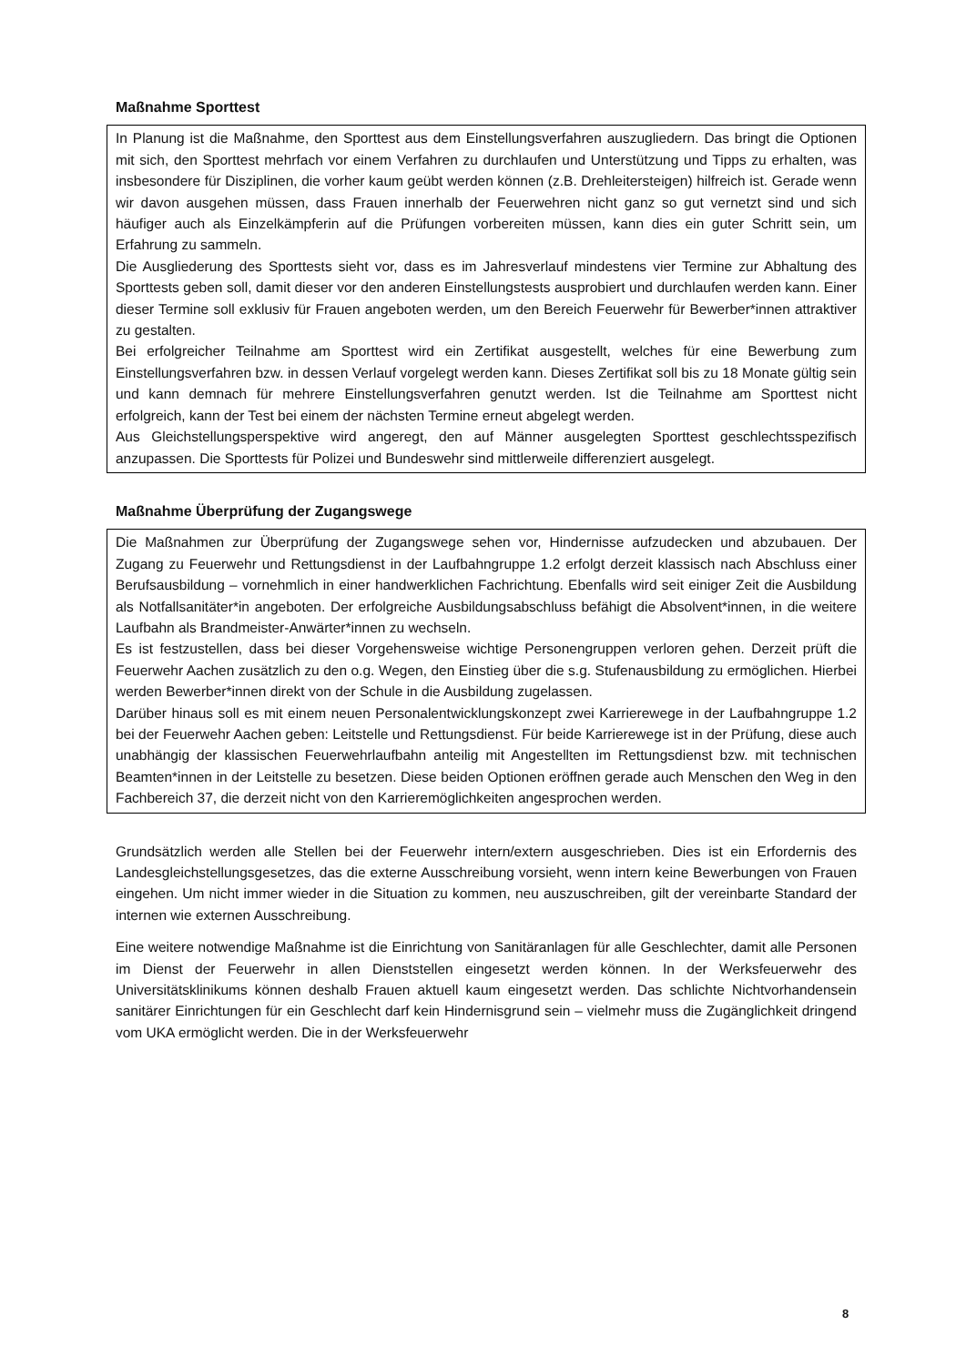Maßnahme Sporttest
In Planung ist die Maßnahme, den Sporttest aus dem Einstellungsverfahren auszugliedern. Das bringt die Optionen mit sich, den Sporttest mehrfach vor einem Verfahren zu durchlaufen und Unterstützung und Tipps zu erhalten, was insbesondere für Disziplinen, die vorher kaum geübt werden können (z.B. Drehleitersteigen) hilfreich ist. Gerade wenn wir davon ausgehen müssen, dass Frauen innerhalb der Feuerwehren nicht ganz so gut vernetzt sind und sich häufiger auch als Einzelkämpferin auf die Prüfungen vorbereiten müssen, kann dies ein guter Schritt sein, um Erfahrung zu sammeln.
Die Ausgliederung des Sporttests sieht vor, dass es im Jahresverlauf mindestens vier Termine zur Abhaltung des Sporttests geben soll, damit dieser vor den anderen Einstellungstests ausprobiert und durchlaufen werden kann. Einer dieser Termine soll exklusiv für Frauen angeboten werden, um den Bereich Feuerwehr für Bewerber*innen attraktiver zu gestalten.
Bei erfolgreicher Teilnahme am Sporttest wird ein Zertifikat ausgestellt, welches für eine Bewerbung zum Einstellungsverfahren bzw. in dessen Verlauf vorgelegt werden kann. Dieses Zertifikat soll bis zu 18 Monate gültig sein und kann demnach für mehrere Einstellungsverfahren genutzt werden. Ist die Teilnahme am Sporttest nicht erfolgreich, kann der Test bei einem der nächsten Termine erneut abgelegt werden.
Aus Gleichstellungsperspektive wird angeregt, den auf Männer ausgelegten Sporttest geschlechtsspezifisch anzupassen. Die Sporttests für Polizei und Bundeswehr sind mittlerweile differenziert ausgelegt.
Maßnahme Überprüfung der Zugangswege
Die Maßnahmen zur Überprüfung der Zugangswege sehen vor, Hindernisse aufzudecken und abzubauen. Der Zugang zu Feuerwehr und Rettungsdienst in der Laufbahngruppe 1.2 erfolgt derzeit klassisch nach Abschluss einer Berufsausbildung – vornehmlich in einer handwerklichen Fachrichtung. Ebenfalls wird seit einiger Zeit die Ausbildung als Notfallsanitäter*in angeboten. Der erfolgreiche Ausbildungsabschluss befähigt die Absolvent*innen, in die weitere Laufbahn als Brandmeister-Anwärter*innen zu wechseln.
Es ist festzustellen, dass bei dieser Vorgehensweise wichtige Personengruppen verloren gehen. Derzeit prüft die Feuerwehr Aachen zusätzlich zu den o.g. Wegen, den Einstieg über die s.g. Stufenausbildung zu ermöglichen. Hierbei werden Bewerber*innen direkt von der Schule in die Ausbildung zugelassen.
Darüber hinaus soll es mit einem neuen Personalentwicklungskonzept zwei Karrierewege in der Laufbahngruppe 1.2 bei der Feuerwehr Aachen geben: Leitstelle und Rettungsdienst. Für beide Karrierewege ist in der Prüfung, diese auch unabhängig der klassischen Feuerwehrlaufbahn anteilig mit Angestellten im Rettungsdienst bzw. mit technischen Beamten*innen in der Leitstelle zu besetzen. Diese beiden Optionen eröffnen gerade auch Menschen den Weg in den Fachbereich 37, die derzeit nicht von den Karrieremöglichkeiten angesprochen werden.
Grundsätzlich werden alle Stellen bei der Feuerwehr intern/extern ausgeschrieben. Dies ist ein Erfordernis des Landesgleichstellungsgesetzes, das die externe Ausschreibung vorsieht, wenn intern keine Bewerbungen von Frauen eingehen. Um nicht immer wieder in die Situation zu kommen, neu auszuschreiben, gilt der vereinbarte Standard der internen wie externen Ausschreibung.
Eine weitere notwendige Maßnahme ist die Einrichtung von Sanitäranlagen für alle Geschlechter, damit alle Personen im Dienst der Feuerwehr in allen Dienststellen eingesetzt werden können. In der Werksfeuerwehr des Universitätsklinikums können deshalb Frauen aktuell kaum eingesetzt werden. Das schlichte Nichtvorhandensein sanitärer Einrichtungen für ein Geschlecht darf kein Hindernisgrund sein – vielmehr muss die Zugänglichkeit dringend vom UKA ermöglicht werden. Die in der Werksfeuerwehr
8